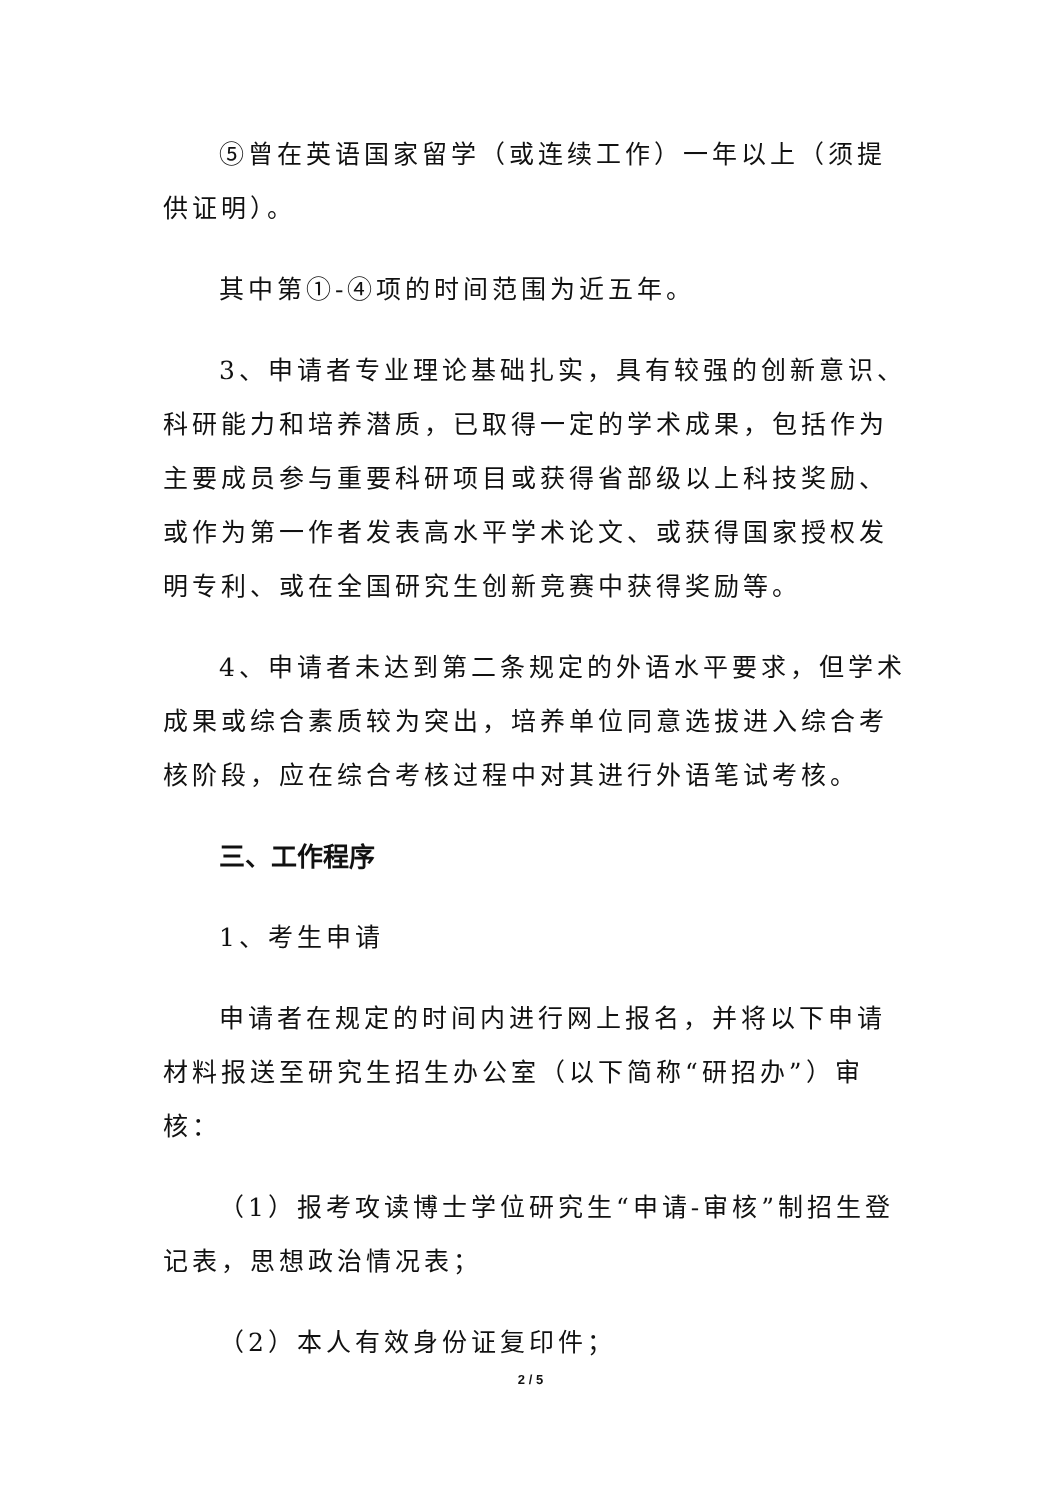⑤曾在英语国家留学（或连续工作）一年以上（须提供证明）。
其中第①-④项的时间范围为近五年。
3、申请者专业理论基础扎实，具有较强的创新意识、科研能力和培养潜质，已取得一定的学术成果，包括作为主要成员参与重要科研项目或获得省部级以上科技奖励、或作为第一作者发表高水平学术论文、或获得国家授权发明专利、或在全国研究生创新竞赛中获得奖励等。
4、申请者未达到第二条规定的外语水平要求，但学术成果或综合素质较为突出，培养单位同意选拔进入综合考核阶段，应在综合考核过程中对其进行外语笔试考核。
三、工作程序
1、考生申请
申请者在规定的时间内进行网上报名，并将以下申请材料报送至研究生招生办公室（以下简称“研招办”）审核：
（1）报考攻读博士学位研究生“申请-审核”制招生登记表，思想政治情况表；
（2）本人有效身份证复印件；
2 / 5